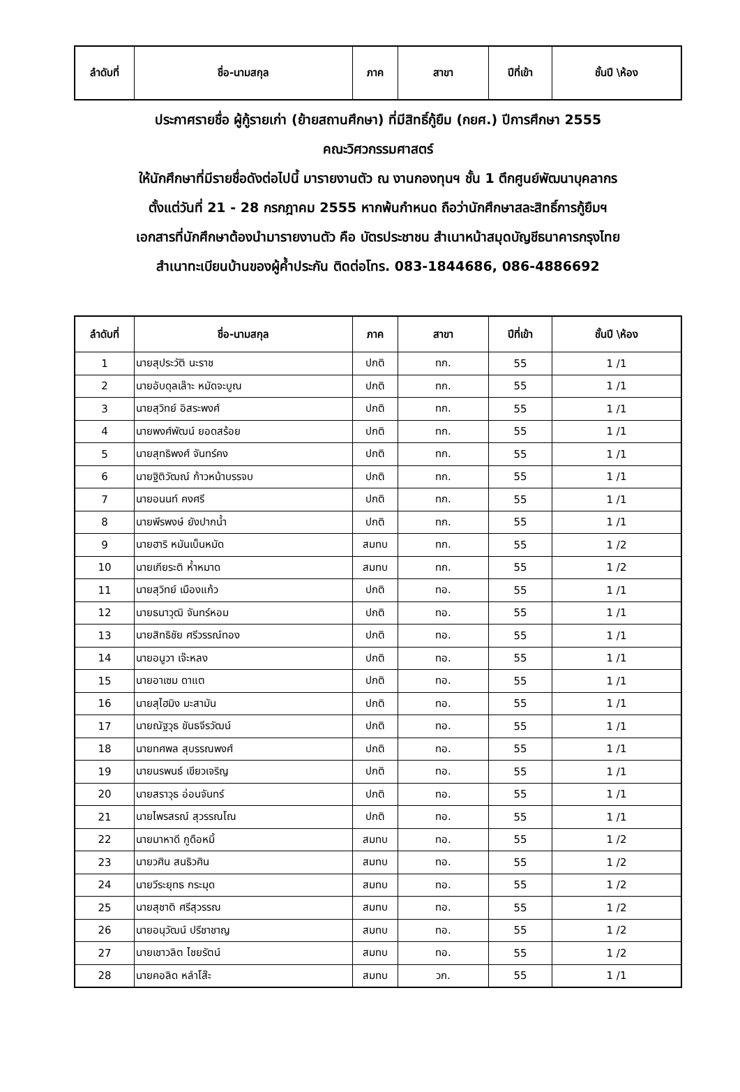| ลำดับที่ | ชื่อ-นามสกุล | ภาค | สาขา | ปีที่เข้า | ชั้นปี \ห้อง |
| --- | --- | --- | --- | --- | --- |
ประกาศรายชื่อ ผู้กู้รายเก่า (ย้ายสถานศึกษา) ที่มีสิทธิ์กู้ยืม (กยศ.) ปีการศึกษา 2555
คณะวิศวกรรมศาสตร์
ให้นักศึกษาที่มีรายชื่อดังต่อไปนี้ มารายงานตัว ณ งานกองทุนฯ ชั้น 1 ตึกศูนย์พัฒนาบุคลากร
ตั้งแต่วันที่ 21 - 28 กรกฎาคม 2555 หากพ้นกำหนด ถือว่านักศึกษาสละสิทธิ์การกู้ยืมฯ
เอกสารที่นักศึกษาต้องนำมารายงานตัว คือ บัตรประชาชน สำเนาหน้าสมุดบัญชีธนาคารกรุงไทย
สำเนาทะเบียนบ้านของผู้ค้ำประกัน ติดต่อโทร. 083-1844686, 086-4886692
| ลำดับที่ | ชื่อ-นามสกุล | ภาค | สาขา | ปีที่เข้า | ชั้นปี \ห้อง |
| --- | --- | --- | --- | --- | --- |
| 1 | นายสุประวัติ นะราช | ปกติ | ทก. | 55 | 1 /1 |
| 2 | นายอับดุลเล๊าะ หมัดจะบูณ | ปกติ | ทก. | 55 | 1 /1 |
| 3 | นายสุวิทย์ อิสระพงศ์ | ปกติ | ทก. | 55 | 1 /1 |
| 4 | นายพงศ์พัฒน์ ยอดสร้อย | ปกติ | ทก. | 55 | 1 /1 |
| 5 | นายสุทธิพงศ์ จันทร์คง | ปกติ | ทก. | 55 | 1 /1 |
| 6 | นายฐิติวัฒณ์ ก้าวหน้าบรรจบ | ปกติ | ทก. | 55 | 1 /1 |
| 7 | นายอนนท์ คงศรี | ปกติ | ทก. | 55 | 1 /1 |
| 8 | นายพีรพงษ์ ยังปากน้ำ | ปกติ | ทก. | 55 | 1 /1 |
| 9 | นายฮาริ หมันเบ็นหมัด | สมทบ | ทก. | 55 | 1 /2 |
| 10 | นายเกียระติ ห้ำหมาด | สมทบ | ทก. | 55 | 1 /2 |
| 11 | นายสุวิทย์ เมืองแก้ว | ปกติ | ทอ. | 55 | 1 /1 |
| 12 | นายธนาวุฒิ จันทร์หอม | ปกติ | ทอ. | 55 | 1 /1 |
| 13 | นายสิทธิชัย ศรีวรรณ์ทอง | ปกติ | ทอ. | 55 | 1 /1 |
| 14 | นายอนูวา เจ๊ะหลง | ปกติ | ทอ. | 55 | 1 /1 |
| 15 | นายอาเซม ดาแต | ปกติ | ทอ. | 55 | 1 /1 |
| 16 | นายสุไฮมิง มะสามัน | ปกติ | ทอ. | 55 | 1 /1 |
| 17 | นายณัฐวุธ ขันธจีรวัฒน์ | ปกติ | ทอ. | 55 | 1 /1 |
| 18 | นายทศพล สุบรรณพงศ์ | ปกติ | ทอ. | 55 | 1 /1 |
| 19 | นายนรพนธ์ เขียวเจริญ | ปกติ | ทอ. | 55 | 1 /1 |
| 20 | นายสราวุธ อ่อนจันทร์ | ปกติ | ทอ. | 55 | 1 /1 |
| 21 | นายไพรสรณ์ สุวรรณโณ | ปกติ | ทอ. | 55 | 1 /1 |
| 22 | นายมาหาดี กูดือหมิ้ | สมทบ | ทอ. | 55 | 1 /2 |
| 23 | นายวศิน สนธิวศิน | สมทบ | ทอ. | 55 | 1 /2 |
| 24 | นายวีระยุทธ กระมุด | สมทบ | ทอ. | 55 | 1 /2 |
| 25 | นายสุชาติ ศรีสุวรรณ | สมทบ | ทอ. | 55 | 1 /2 |
| 26 | นายอนุวัฒน์ ปรีชาชาญ | สมทบ | ทอ. | 55 | 1 /2 |
| 27 | นายเชาวลิต ไชยรัตน์ | สมทบ | ทอ. | 55 | 1 /2 |
| 28 | นายคอลิด หลำโส๊ะ | สมทบ | วก. | 55 | 1 /1 |